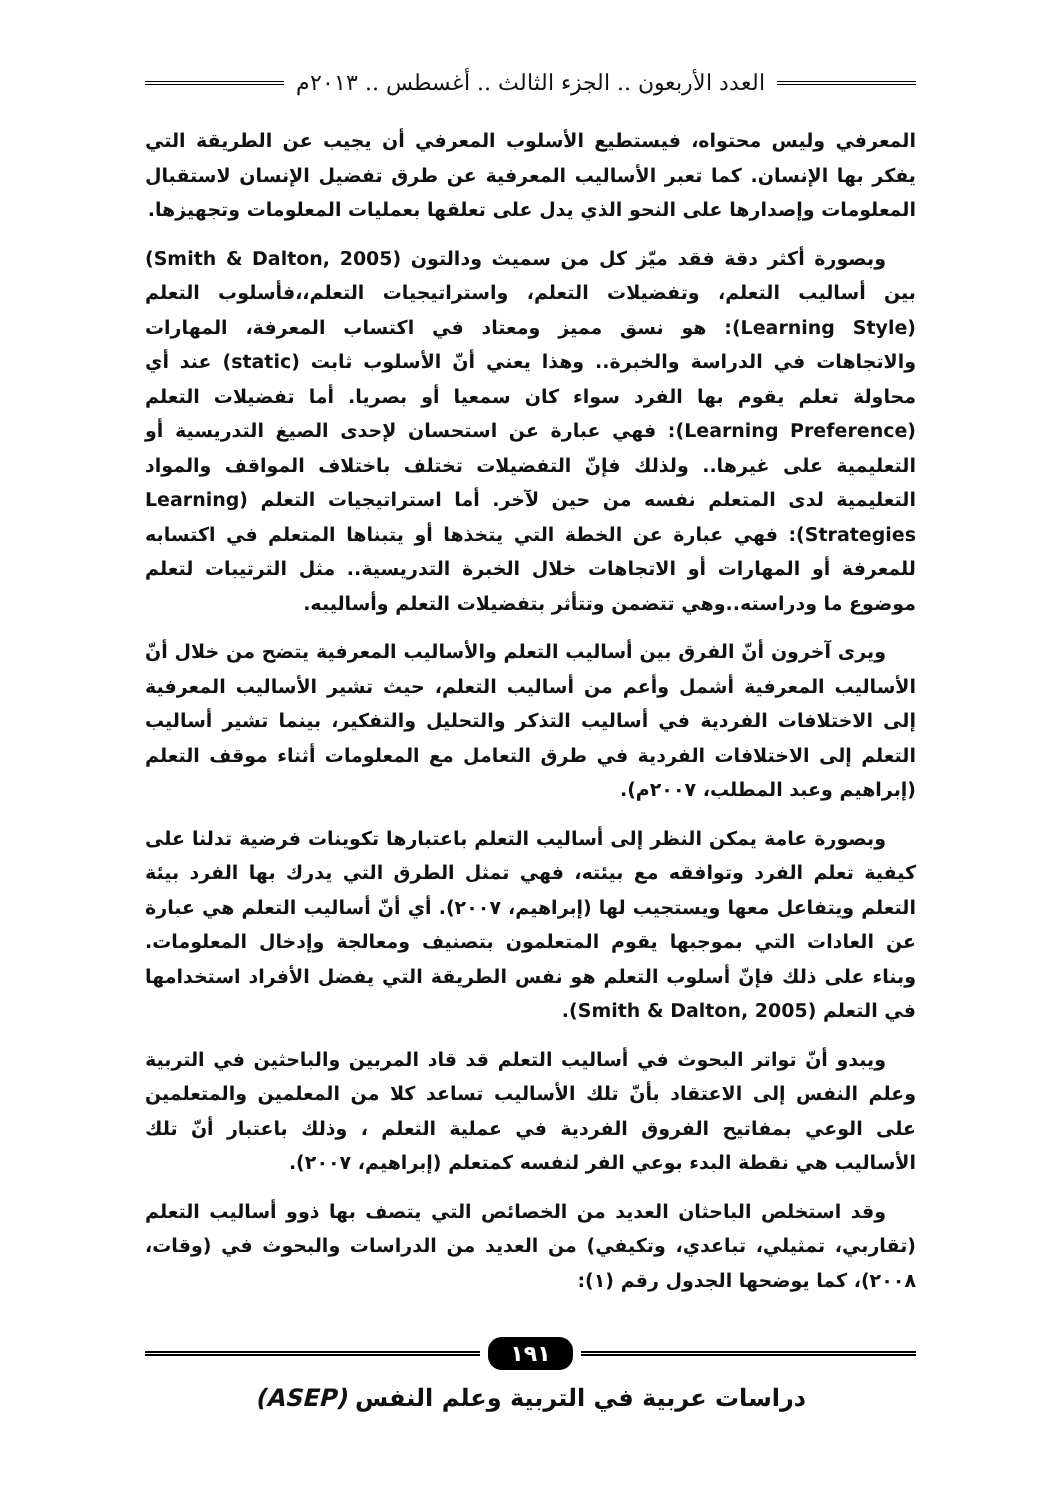العدد الأربعون .. الجزء الثالث .. أغسطس .. ٢٠١٣م
المعرفي وليس محتواه، فيستطيع الأسلوب المعرفي أن يجيب عن الطريقة التي يفكر بها الإنسان. كما تعبر الأساليب المعرفية عن طرق تفضيل الإنسان لاستقبال المعلومات وإصدارها على النحو الذي يدل على تعلقها بعمليات المعلومات وتجهيزها.
وبصورة أكثر دقة فقد ميّز كل من سميث ودالتون (Smith & Dalton, 2005) بين أساليب التعلم، وتفضيلات التعلم، واستراتيجيات التعلم،،فأسلوب التعلم (Learning Style): هو نسق مميز ومعتاد في اكتساب المعرفة، المهارات والاتجاهات في الدراسة والخبرة.. وهذا يعني أنّ الأسلوب ثابت (static) عند أي محاولة تعلم يقوم بها الفرد سواء كان سمعيا أو بصريا. أما تفضيلات التعلم (Learning Preference): فهي عبارة عن استحسان لإحدى الصيغ التدريسية أو التعليمية على غيرها.. ولذلك فإنّ التفضيلات تختلف باختلاف المواقف والمواد التعليمية لدى المتعلم نفسه من حين لآخر. أما استراتيجيات التعلم (Learning Strategies): فهي عبارة عن الخطة التي يتخذها أو يتبناها المتعلم في اكتسابه للمعرفة أو المهارات أو الاتجاهات خلال الخبرة التدريسية.. مثل الترتيبات لتعلم موضوع ما ودراسته..وهي تتضمن وتتأثر بتفضيلات التعلم وأساليبه.
ويرى آخرون أنّ الفرق بين أساليب التعلم والأساليب المعرفية يتضح من خلال أنّ الأساليب المعرفية أشمل وأعم من أساليب التعلم، حيث تشير الأساليب المعرفية إلى الاختلافات الفردية في أساليب التذكر والتحليل والتفكير، بينما تشير أساليب التعلم إلى الاختلافات الفردية في طرق التعامل مع المعلومات أثناء موقف التعلم (إبراهيم وعبد المطلب، ٢٠٠٧م).
وبصورة عامة يمكن النظر إلى أساليب التعلم باعتبارها تكوينات فرضية تدلنا على كيفية تعلم الفرد وتوافقه مع بيئته، فهي تمثل الطرق التي يدرك بها الفرد بيئة التعلم ويتفاعل معها ويستجيب لها (إبراهيم، ٢٠٠٧). أي أنّ أساليب التعلم هي عبارة عن العادات التي بموجبها يقوم المتعلمون بتصنيف ومعالجة وإدخال المعلومات. وبناء على ذلك فإنّ أسلوب التعلم هو نفس الطريقة التي يفضل الأفراد استخدامها في التعلم (Smith & Dalton, 2005).
ويبدو أنّ تواتر البحوث في أساليب التعلم قد قاد المربين والباحثين في التربية وعلم النفس إلى الاعتقاد بأنّ تلك الأساليب تساعد كلا من المعلمين والمتعلمين على الوعي بمفاتيح الفروق الفردية في عملية التعلم ، وذلك باعتبار أنّ تلك الأساليب هي نقطة البدء بوعي الفر لنفسه كمتعلم (إبراهيم، ٢٠٠٧).
وقد استخلص الباحثان العديد من الخصائص التي يتصف بها ذوو أساليب التعلم (تقاربي، تمثيلي، تباعدي، وتكيفي) من العديد من الدراسات والبحوث في (وقات، ٢٠٠٨)، كما يوضحها الجدول رقم (١):
١٩١
دراسات عربية في التربية وعلم النفس (ASEP)